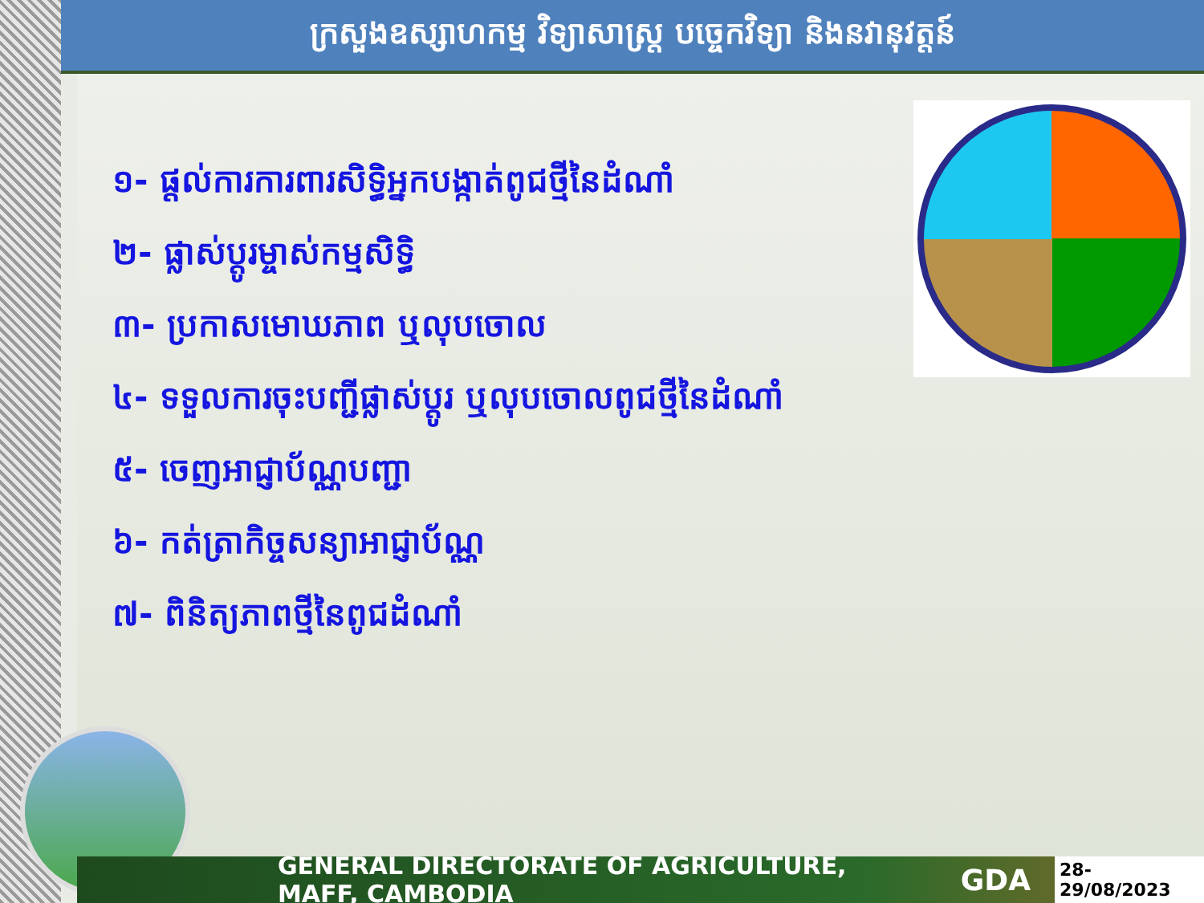ក្រសួងឧស្សាហកម្ម វិទ្យាសាស្ត្រ បច្ចេកវិទ្យា និងនវានុវត្តន៍
១- ផ្តល់ការការពារសិទ្ធិអ្នកបង្កាត់ពូជថ្មីនៃដំណាំ
២- ផ្លាស់ប្តូរម្ចាស់កម្មសិទ្ធិ
៣- ប្រកាសមោឃភាព ឬលុបចោល
៤- ទទួលការចុះបញ្ជីផ្លាស់ប្តូរ ឬលុបចោលពូជថ្មីនៃដំណាំ
៥- ចេញអាជ្ញាប័ណ្ណបញ្ជា
៦- កត់ត្រាកិច្ចសន្យាអាជ្ញាប័ណ្ណ
៧- ពិនិត្យភាពថ្មីនៃពូជដំណាំ
GENERAL DIRECTORATE OF AGRICULTURE, MAFF, CAMBODIA GDA 28-29/08/2023